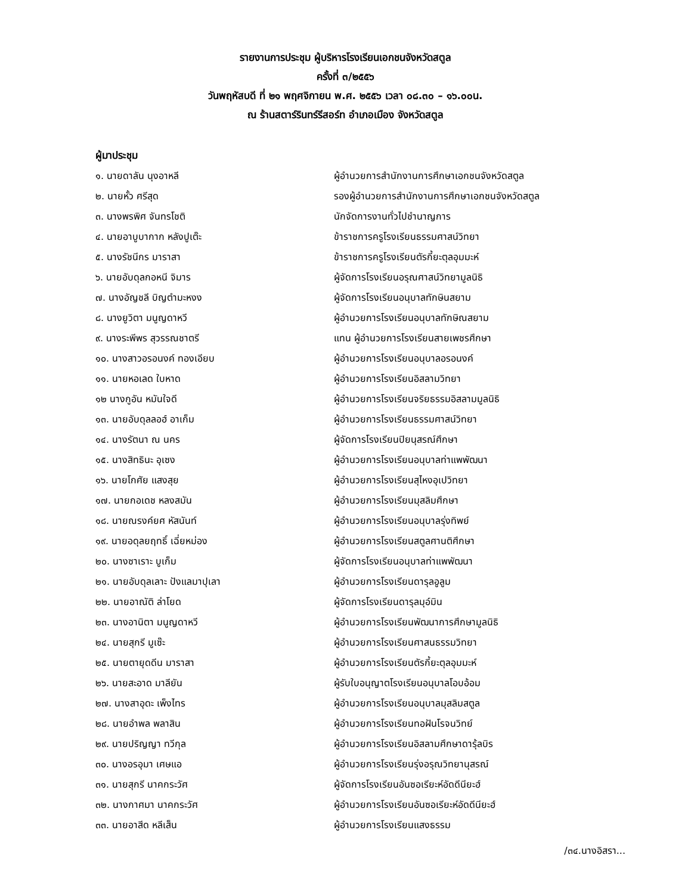รายงานการประชุม ผู้บริหารโรงเรียนเอกชนจังหวัดสตูล
ครั้งที่ ๓/๒๕๕๖
วันพฤหัสบดี ที่ ๒๑ พฤศจิกายน พ.ศ. ๒๕๕๖ เวลา ๐๘.๓๐ – ๑๖.๐๐น.
ณ ร้านสตาร์รินทร์รีสอร์ท อำเภอเมือง จังหวัดสตูล
ผู้มาประชุม
| ๑. นายดาลัน นุงอาหลี | ผู้อำนวยการสำนักงานการศึกษาเอกชนจังหวัดสตูล |
| ๒. นายหั้ว ศรีสุด | รองผู้อำนวยการสำนักงานการศึกษาเอกชนจังหวัดสตูล |
| ๓. นางพรพิศ จันทรโชติ | นักจัดการงานทั่วไปชำนาญการ |
| ๔. นายอาบูบากาก หลังปูเต๊ะ | ข้าราชการครูโรงเรียนธรรมศาสน์วิทยา |
| ๕. นางรัชนีกร มาราสา | ข้าราชการครูโรงเรียนตัรกี้ยะตุลอุมมะห์ |
| ๖. นายอับดุลกอหนี จิมาร | ผู้จัดการโรงเรียนอรุณศาสน์วิทยามูลนิธิ |
| ๗. นางอัญชลี บิญตำมะหงง | ผู้จัดการโรงเรียนอนุบาลทักษินสยาม |
| ๘. นางยูวิตา มนูญดาหวี | ผู้อำนวยการโรงเรียนอนุบาลทักษิณสยาม |
| ๙. นางระพีพร สุวรรณชาตรี | แทน ผู้อำนวยการโรงเรียนสายเพชรศึกษา |
| ๑๐. นางสาวอรอนงค์ ทองเอียบ | ผู้อำนวยการโรงเรียนอนุบาลอรอนงค์ |
| ๑๑. นายหอเลด ใบหาด | ผู้อำนวยการโรงเรียนอิสลามวิทยา |
| ๑๒ นางกูอัน หมันใจดี | ผู้อำนวยการโรงเรียนจริยธรรมอิสลามมูลนิธิ |
| ๑๓. นายอับดุลลอฮ์ อาเก็ม | ผู้อำนวยการโรงเรียนธรรมศาสน์วิทยา |
| ๑๔. นางรัตนา ณ นคร | ผู้จัดการโรงเรียนปิยนุสรณ์ศึกษา |
| ๑๕. นางสิทธินะ อุเซง | ผู้อำนวยการโรงเรียนอนุบาลท่าแพพัฒนา |
| ๑๖. นายโกศัย แสงสุย | ผู้อำนวยการโรงเรียนสุไหงอุเปวิทยา |
| ๑๗. นายกอเดช หลงสมัน | ผู้อำนวยการโรงเรียนมุสลิมศึกษา |
| ๑๘. นายณรงค์ยศ หัสนันท์ | ผู้อำนวยการโรงเรียนอนุบาลรุ่งทิพย์ |
| ๑๙. นายอดุลยฤทธิ์ เฉี่ยหม่อง | ผู้อำนวยการโรงเรียนสตูลศานติศึกษา |
| ๒๐. นางซาเราะ บูเก็ม | ผู้จัดการโรงเรียนอนุบาลท่าแพพัฒนา |
| ๒๑. นายอับดุลเลาะ ปังแลมาปุเลา | ผู้อำนวยการโรงเรียนดารุลอูลูม |
| ๒๒. นายอาณัติ ล่าโยด | ผู้จัดการโรงเรียนดารุลมุอ์มิน |
| ๒๓. นางอานิตา มนูญดาหวี | ผู้อำนวยการโรงเรียนพัฒนาการศึกษามูลนิธิ |
| ๒๔. นายสุกรี มูเซ๊ะ | ผู้อำนวยการโรงเรียนศาสนธรรมวิทยา |
| ๒๕. นายตายุดดีน มาราสา | ผู้อำนวยการโรงเรียนตัรกี้ยะตุลอุมมะห์ |
| ๒๖. นายสะอาด มาลียัน | ผู้รับใบอนุญาตโรงเรียนอนุบาลโอบอ้อม |
| ๒๗. นางสาอุดะ เพ็งไทร | ผู้อำนวยการโรงเรียนอนุบาลมุสลิมสตูล |
| ๒๘. นายอำพล พลาสิน | ผู้อำนวยการโรงเรียนทอฝันโรจนวิทย์ |
| ๒๙. นายปริญญา ทวีกุล | ผู้อำนวยการโรงเรียนอิสลามศึกษาดารุ้ลบิร |
| ๓๐. นางอรอุมา เศษแอ | ผู้อำนวยการโรงเรียนรุ่งอรุณวิทยานุสรณ์ |
| ๓๑. นายสุกรี นาคกระวัศ | ผู้จัดการโรงเรียนอันซอเรียะห์อัดดีนียะฮ์ |
| ๓๒. นางกาศมา นาคกระวัศ | ผู้อำนวยการโรงเรียนอันซอเรียะห์อัดดีนียะฮ์ |
| ๓๓. นายอาสีด หลีเส็น | ผู้อำนวยการโรงเรียนแสงธรรม |
/๓๔.นางอิสรา...